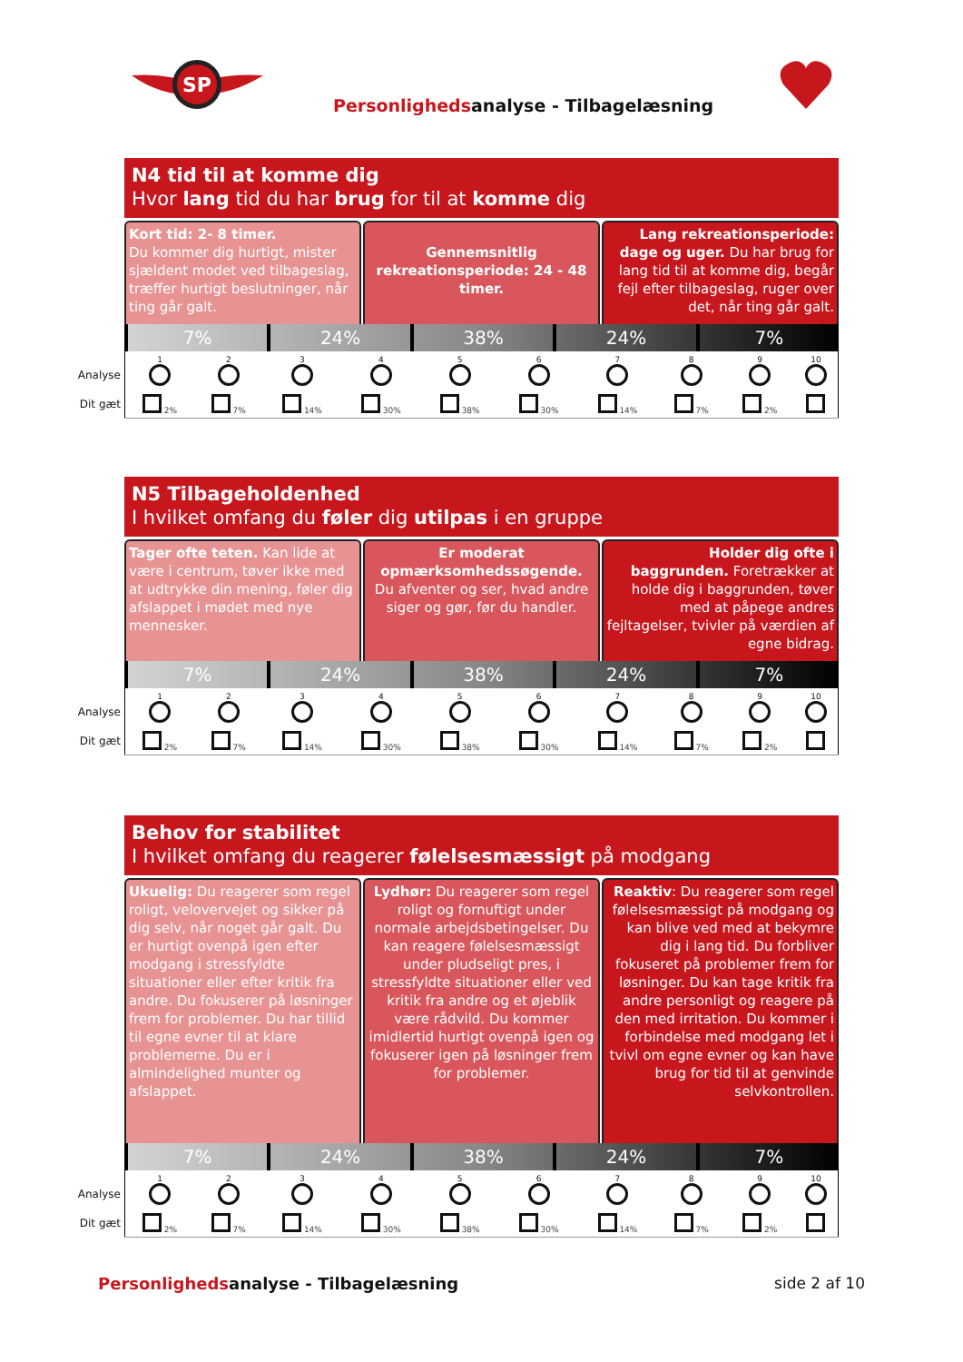SP
Personlighedsanalyse - Tilbagelæsning
N4 tid til at komme dig
Hvor lang tid du har brug for til at komme dig
Kort tid: 2- 8 timer.
Du kommer dig hurtigt, mister sjældent modet ved tilbageslag, træffer hurtigt beslutninger, når ting går galt.
Gennemsnitlig rekreationsperiode: 24 - 48 timer.
Lang rekreationsperiode: dage og uger. Du har brug for lang tid til at komme dig, begår fejl efter tilbageslag, ruger over det, når ting går galt.
7% 24% 38% 24% 7%
Analyse
Dit gæt
| 1 | 2 | 3 | 4 | 5 | 6 | 7 | 8 | 9 | 10 |
| 2% | 7% | 14% | 30% | 38% | 30% | 14% | 7% | 2% | |
N5 Tilbageholdenhed
I hvilket omfang du føler dig utilpas i en gruppe
Tager ofte teten. Kan lide at være i centrum, tøver ikke med at udtrykke din mening, føler dig afslappet i mødet med nye mennesker.
Er moderat opmærksomhedssøgende.
Du afventer og ser, hvad andre siger og gør, før du handler.
Holder dig ofte i baggrunden. Foretrækker at holde dig i baggrunden, tøver med at påpege andres fejltagelser, tvivler på værdien af egne bidrag.
7% 24% 38% 24% 7%
Analyse
Dit gæt
| 1 | 2 | 3 | 4 | 5 | 6 | 7 | 8 | 9 | 10 |
| 2% | 7% | 14% | 30% | 38% | 30% | 14% | 7% | 2% | |
Behov for stabilitet
I hvilket omfang du reagerer følelsesmæssigt på modgang
Ukuelig: Du reagerer som regel roligt, velovervejet og sikker på dig selv, når noget går galt. Du er hurtigt ovenpå igen efter modgang i stressfyldte situationer eller efter kritik fra andre. Du fokuserer på løsninger frem for problemer. Du har tillid til egne evner til at klare problemerne. Du er i almindelighed munter og afslappet.
Lydhør: Du reagerer som regel roligt og fornuftigt under normale arbejdsbetingelser. Du kan reagere følelsesmæssigt under pludseligt pres, i stressfyldte situationer eller ved kritik fra andre og et øjeblik være rådvild. Du kommer imidlertid hurtigt ovenpå igen og fokuserer igen på løsninger frem for problemer.
Reaktiv: Du reagerer som regel følelsesmæssigt på modgang og kan blive ved med at bekymre dig i lang tid. Du forbliver fokuseret på problemer frem for løsninger. Du kan tage kritik fra andre personligt og reagere på den med irritation. Du kommer i forbindelse med modgang let i tvivl om egne evner og kan have brug for tid til at genvinde selvkontrollen.
7% 24% 38% 24% 7%
Analyse
Dit gæt
| 1 | 2 | 3 | 4 | 5 | 6 | 7 | 8 | 9 | 10 |
| 2% | 7% | 14% | 30% | 38% | 30% | 14% | 7% | 2% | |
Personlighedsanalyse - Tilbagelæsning
side 2 af 10